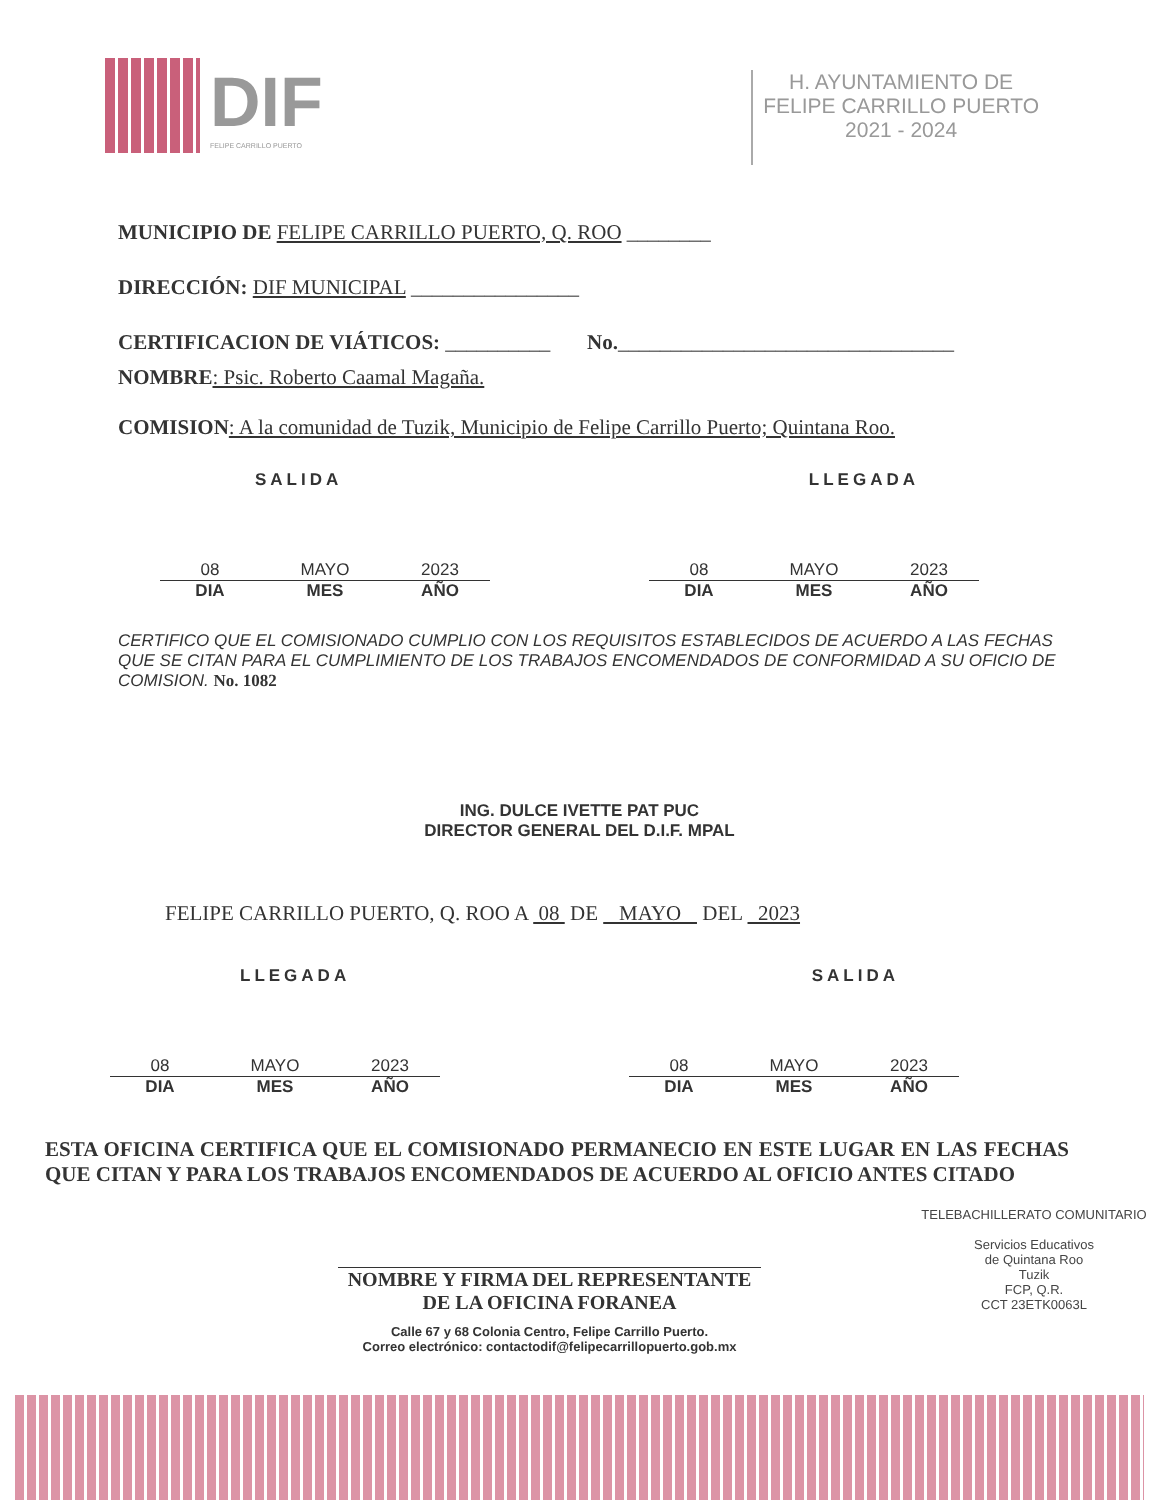DIF
FELIPE CARRILLO PUERTO
H. AYUNTAMIENTO DE
FELIPE CARRILLO PUERTO
2021 - 2024
MUNICIPIO DE FELIPE CARRILLO PUERTO, Q. ROO ________
DIRECCIÓN: DIF MUNICIPAL ________________
CERTIFICACION DE VIÁTICOS: __________ No.________________________________
NOMBRE: Psic. Roberto Caamal Magaña.
COMISION: A la comunidad de Tuzik, Municipio de Felipe Carrillo Puerto; Quintana Roo.
SALIDA LLEGADA
08 MAYO 2023 DIA MES AÑO 08 MAYO 2023 DIA MES AÑO
CERTIFICO QUE EL COMISIONADO CUMPLIO CON LOS REQUISITOS ESTABLECIDOS DE ACUERDO A LAS FECHAS QUE SE CITAN PARA EL CUMPLIMIENTO DE LOS TRABAJOS ENCOMENDADOS DE CONFORMIDAD A SU OFICIO DE COMISION. No. 1082
ING. DULCE IVETTE PAT PUC
DIRECTOR GENERAL DEL D.I.F. MPAL
FELIPE CARRILLO PUERTO, Q. ROO A 08 DE MAYO DEL 2023
LLEGADA SALIDA
08 MAYO 2023 DIA MES AÑO 08 MAYO 2023 DIA MES AÑO
ESTA OFICINA CERTIFICA QUE EL COMISIONADO PERMANECIO EN ESTE LUGAR EN LAS FECHAS QUE CITAN Y PARA LOS TRABAJOS ENCOMENDADOS DE ACUERDO AL OFICIO ANTES CITADO
NOMBRE Y FIRMA DEL REPRESENTANTE
DE LA OFICINA FORANEA
Calle 67 y 68 Colonia Centro, Felipe Carrillo Puerto.
Correo electrónico: contactodif@felipecarrillopuerto.gob.mx
TELEBACHILLERATO COMUNITARIO
Servicios Educativos
de Quintana Roo
Tuzik
FCP, Q.R.
CCT 23ETK0063L